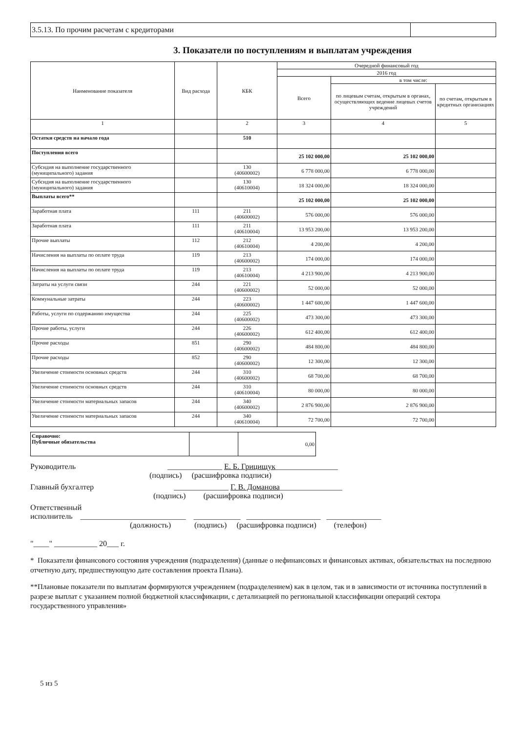| 3.5.13. По прочим расчетам с кредиторами | |
3. Показатели по поступлениям и выплатам учреждения
| Наименование показателя | Вид расхода | КБК | Очередной финансовый год | | |
| --- | --- | --- | --- | --- | --- |
| | | | 2016 год | | |
| | | | Всего | в том числе: | |
| | | | | по лицевым счетам, открытым в органах, осуществляющих ведение лицевых счетов учреждений | по счетам, открытым в кредитных организациях |
| 1 | | 2 | 3 | 4 | 5 |
| Остатки средств на начало года | | 510 | | | |
| Поступления всего | | | 25 102 000,00 | 25 102 000,00 | |
| Субсидия на выполнение государственного (муниципального) задания | | 130 (40600002) | 6 778 000,00 | 6 778 000,00 | |
| Субсидия на выполнение государственного (муниципального) задания | | 130 (40610004) | 18 324 000,00 | 18 324 000,00 | |
| Выплаты всего** | | | 25 102 000,00 | 25 102 000,00 | |
| Заработная плата | 111 | 211 (40600002) | 576 000,00 | 576 000,00 | |
| Заработная плата | 111 | 211 (40610004) | 13 953 200,00 | 13 953 200,00 | |
| Прочие выплаты | 112 | 212 (40610004) | 4 200,00 | 4 200,00 | |
| Начисления на выплаты по оплате труда | 119 | 213 (40600002) | 174 000,00 | 174 000,00 | |
| Начисления на выплаты по оплате труда | 119 | 213 (40610004) | 4 213 900,00 | 4 213 900,00 | |
| Затраты на услуги связи | 244 | 221 (40600002) | 52 000,00 | 52 000,00 | |
| Коммунальные затраты | 244 | 223 (40600002) | 1 447 600,00 | 1 447 600,00 | |
| Работы, услуги по содержанию имущества | 244 | 225 (40600002) | 473 300,00 | 473 300,00 | |
| Прочие работы, услуги | 244 | 226 (40600002) | 612 400,00 | 612 400,00 | |
| Прочие расходы | 851 | 290 (40600002) | 484 800,00 | 484 800,00 | |
| Прочие расходы | 852 | 290 (40600002) | 12 300,00 | 12 300,00 | |
| Увеличение стоимости основных средств | 244 | 310 (40600002) | 68 700,00 | 68 700,00 | |
| Увеличение стоимости основных средств | 244 | 310 (40610004) | 80 000,00 | 80 000,00 | |
| Увеличение стоимости материальных запасов | 244 | 340 (40600002) | 2 876 900,00 | 2 876 900,00 | |
| Увеличение стоимости материальных запасов | 244 | 340 (40610004) | 72 700,00 | 72 700,00 | |
| Справочно: Публичные обязательства | | 0,00 |
Руководитель ______________ Е. Б. Грицищук________________
(подпись) (расшифровка подписи)
Главный бухгалтер ______________ Г. В. Доманова________________
(подпись) (расшифровка подписи)
Ответственный
исполнитель ___________________________ ____________ ___________________ ______________
(должность) (подпись) (расшифровка подписи) (телефон)
"____" ___________ 20___ г.
* Показатели финансового состояния учреждения (подразделения) (данные о нефинансовых и финансовых активах, обязательствах на последнюю отчетную дату, предшествующую дате составления проекта Плана).
**Плановые показатели по выплатам формируются учреждением (подразделением) как в целом, так и в зависимости от источника поступлений в разрезе выплат с указанием полной бюджетной классификации, с детализацией по региональной классификации операций сектора государственного управления»
5 из 5